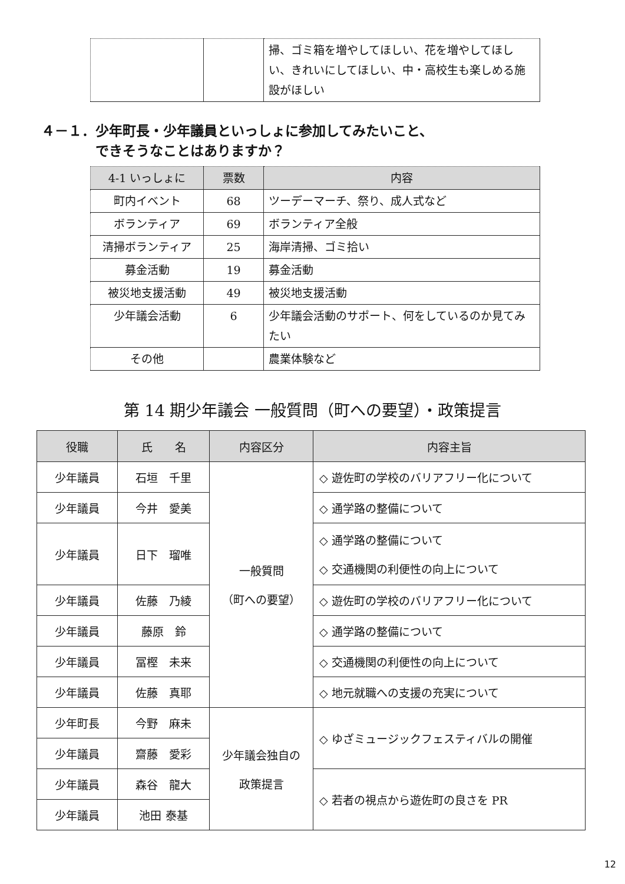| | | 掃、ゴミ箱を増やしてほしい、花を増やしてほしい、きれいにしてほしい、中・高校生も楽しめる施設がほしい |
４－１．少年町長・少年議員といっしょに参加してみたいこと、
　　　　できそうなことはありますか？
| 4-1 いっしょに | 票数 | 内容 |
| --- | --- | --- |
| 町内イベント | 68 | ツーデーマーチ、祭り、成人式など |
| ボランティア | 69 | ボランティア全般 |
| 清掃ボランティア | 25 | 海岸清掃、ゴミ拾い |
| 募金活動 | 19 | 募金活動 |
| 被災地支援活動 | 49 | 被災地支援活動 |
| 少年議会活動 | 6 | 少年議会活動のサポート、何をしているのか見てみたい |
| その他 | | 農業体験など |
第 14 期少年議会 一般質問（町への要望）・政策提言
| 役職 | 氏 名 | 内容区分 | 内容主旨 |
| --- | --- | --- | --- |
| 少年議員 | 石垣 千里 | 一般質問 （町への要望） | ◇ 遊佐町の学校のバリアフリー化について |
| 少年議員 | 今井 愛美 | | ◇ 通学路の整備について |
| 少年議員 | 日下 瑠唯 | | ◇ 通学路の整備について ◇ 交通機関の利便性の向上について |
| 少年議員 | 佐藤 乃綾 | | ◇ 遊佐町の学校のバリアフリー化について |
| 少年議員 | 藤原 鈴 | | ◇ 通学路の整備について |
| 少年議員 | 冨樫 未来 | | ◇ 交通機関の利便性の向上について |
| 少年議員 | 佐藤 真耶 | | ◇ 地元就職への支援の充実について |
| 少年町長 | 今野 麻未 | 少年議会独自の 政策提言 | ◇ ゆざミュージックフェスティバルの開催 |
| 少年議員 | 齋藤 愛彩 | | |
| 少年議員 | 森谷 龍大 | | ◇ 若者の視点から遊佐町の良さを PR |
| 少年議員 | 池田 泰基 | | |
12